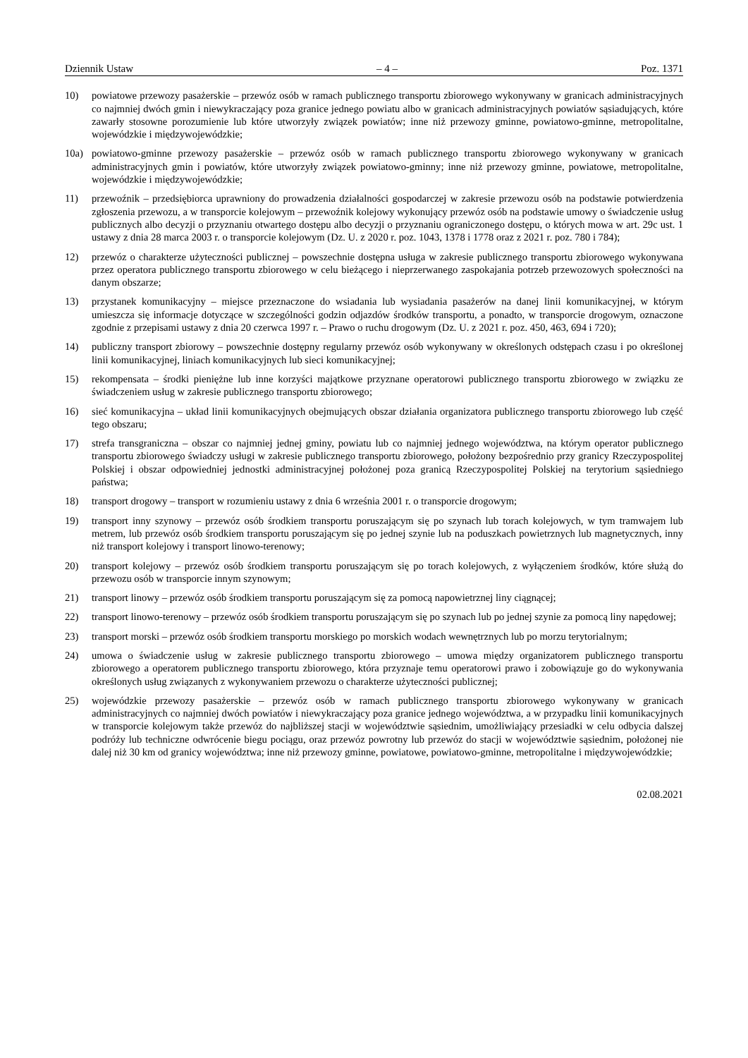Dziennik Ustaw – 4 – Poz. 1371
10) powiatowe przewozy pasażerskie – przewóz osób w ramach publicznego transportu zbiorowego wykonywany w granicach administracyjnych co najmniej dwóch gmin i niewykraczający poza granice jednego powiatu albo w granicach administracyjnych powiatów sąsiadujących, które zawarły stosowne porozumienie lub które utworzyły związek powiatów; inne niż przewozy gminne, powiatowo-gminne, metropolitalne, wojewódzkie i międzywojewódzkie;
10a) powiatowo-gminne przewozy pasażerskie – przewóz osób w ramach publicznego transportu zbiorowego wykonywany w granicach administracyjnych gmin i powiatów, które utworzyły związek powiatowo-gminny; inne niż przewozy gminne, powiatowe, metropolitalne, wojewódzkie i międzywojewódzkie;
11) przewoźnik – przedsiębiorca uprawniony do prowadzenia działalności gospodarczej w zakresie przewozu osób na podstawie potwierdzenia zgłoszenia przewozu, a w transporcie kolejowym – przewoźnik kolejowy wykonujący przewóz osób na podstawie umowy o świadczenie usług publicznych albo decyzji o przyznaniu otwartego dostępu albo decyzji o przyznaniu ograniczonego dostępu, o których mowa w art. 29c ust. 1 ustawy z dnia 28 marca 2003 r. o transporcie kolejowym (Dz. U. z 2020 r. poz. 1043, 1378 i 1778 oraz z 2021 r. poz. 780 i 784);
12) przewóz o charakterze użyteczności publicznej – powszechnie dostępna usługa w zakresie publicznego transportu zbiorowego wykonywana przez operatora publicznego transportu zbiorowego w celu bieżącego i nieprzerwanego zaspokajania potrzeb przewozowych społeczności na danym obszarze;
13) przystanek komunikacyjny – miejsce przeznaczone do wsiadania lub wysiadania pasażerów na danej linii komunikacyjnej, w którym umieszcza się informacje dotyczące w szczególności godzin odjazdów środków transportu, a ponadto, w transporcie drogowym, oznaczone zgodnie z przepisami ustawy z dnia 20 czerwca 1997 r. – Prawo o ruchu drogowym (Dz. U. z 2021 r. poz. 450, 463, 694 i 720);
14) publiczny transport zbiorowy – powszechnie dostępny regularny przewóz osób wykonywany w określonych odstępach czasu i po określonej linii komunikacyjnej, liniach komunikacyjnych lub sieci komunikacyjnej;
15) rekompensata – środki pieniężne lub inne korzyści majątkowe przyznane operatorowi publicznego transportu zbiorowego w związku ze świadczeniem usług w zakresie publicznego transportu zbiorowego;
16) sieć komunikacyjna – układ linii komunikacyjnych obejmujących obszar działania organizatora publicznego transportu zbiorowego lub część tego obszaru;
17) strefa transgraniczna – obszar co najmniej jednej gminy, powiatu lub co najmniej jednego województwa, na którym operator publicznego transportu zbiorowego świadczy usługi w zakresie publicznego transportu zbiorowego, położony bezpośrednio przy granicy Rzeczypospolitej Polskiej i obszar odpowiedniej jednostki administracyjnej położonej poza granicą Rzeczypospolitej Polskiej na terytorium sąsiedniego państwa;
18) transport drogowy – transport w rozumieniu ustawy z dnia 6 września 2001 r. o transporcie drogowym;
19) transport inny szynowy – przewóz osób środkiem transportu poruszającym się po szynach lub torach kolejowych, w tym tramwajem lub metrem, lub przewóz osób środkiem transportu poruszającym się po jednej szynie lub na poduszkach powietrznych lub magnetycznych, inny niż transport kolejowy i transport linowo-terenowy;
20) transport kolejowy – przewóz osób środkiem transportu poruszającym się po torach kolejowych, z wyłączeniem środków, które służą do przewozu osób w transporcie innym szynowym;
21) transport linowy – przewóz osób środkiem transportu poruszającym się za pomocą napowietrznej liny ciągnącej;
22) transport linowo-terenowy – przewóz osób środkiem transportu poruszającym się po szynach lub po jednej szynie za pomocą liny napędowej;
23) transport morski – przewóz osób środkiem transportu morskiego po morskich wodach wewnętrznych lub po morzu terytorialnym;
24) umowa o świadczenie usług w zakresie publicznego transportu zbiorowego – umowa między organizatorem publicznego transportu zbiorowego a operatorem publicznego transportu zbiorowego, która przyznaje temu operatorowi prawo i zobowiązuje go do wykonywania określonych usług związanych z wykonywaniem przewozu o charakterze użyteczności publicznej;
25) wojewódzkie przewozy pasażerskie – przewóz osób w ramach publicznego transportu zbiorowego wykonywany w granicach administracyjnych co najmniej dwóch powiatów i niewykraczający poza granice jednego województwa, a w przypadku linii komunikacyjnych w transporcie kolejowym także przewóz do najbliższej stacji w województwie sąsiednim, umożliwiający przesiadki w celu odbycia dalszej podróży lub techniczne odwrócenie biegu pociągu, oraz przewóz powrotny lub przewóz do stacji w województwie sąsiednim, położonej nie dalej niż 30 km od granicy województwa; inne niż przewozy gminne, powiatowe, powiatowo-gminne, metropolitalne i międzywojewódzkie;
02.08.2021